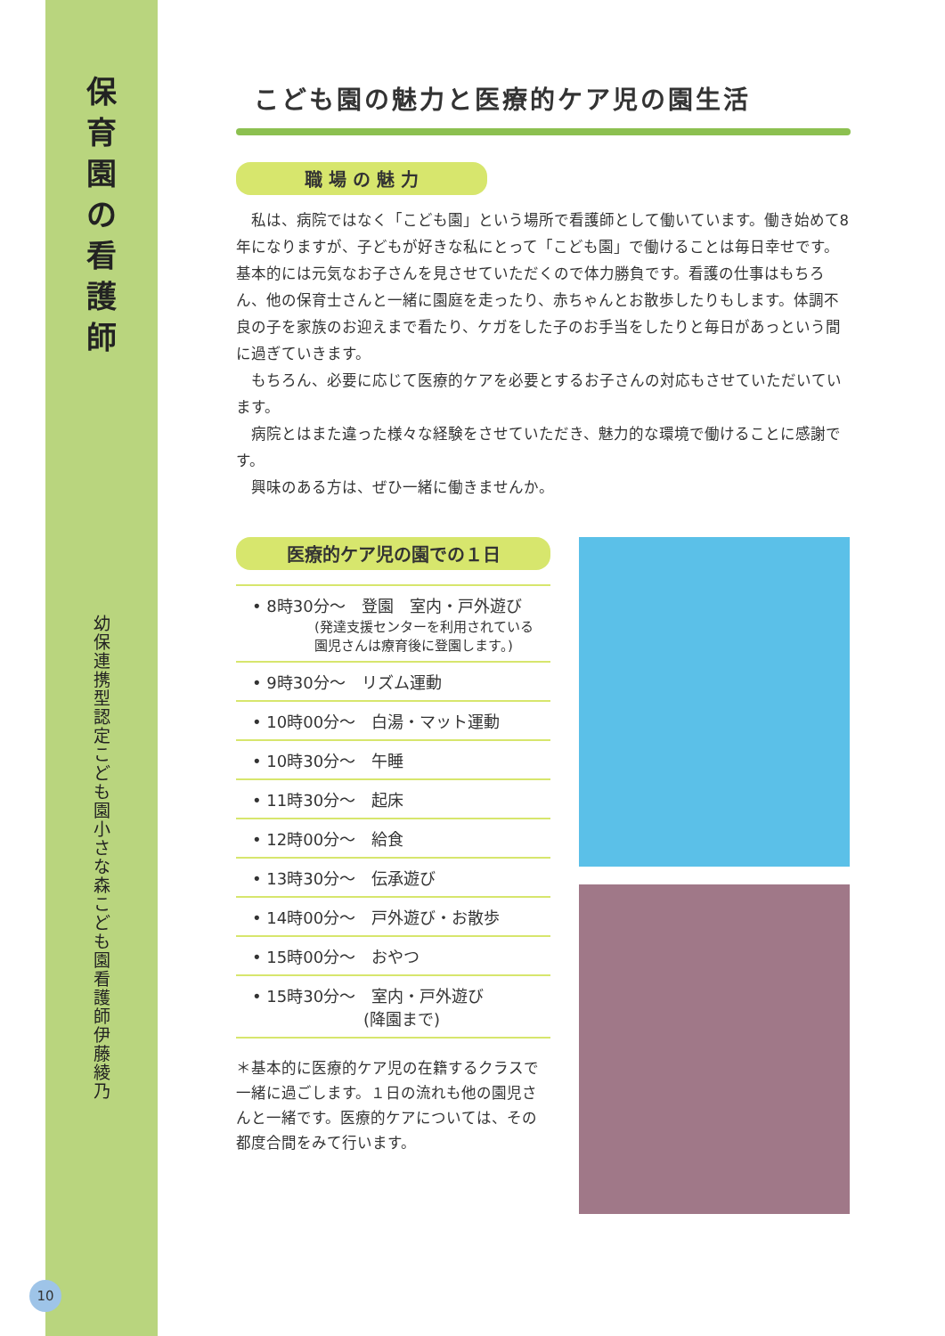保
育
園
の
看
護
師
幼保連携型認定こども園 小さな森こども園 看護師 伊藤綾乃
こども園の魅力と医療的ケア児の園生活
職 場 の 魅 力
私は、病院ではなく「こども園」という場所で看護師として働いています。働き始めて8年になりますが、子どもが好きな私にとって「こども園」で働けることは毎日幸せです。基本的には元気なお子さんを見させていただくので体力勝負です。看護の仕事はもちろん、他の保育士さんと一緒に園庭を走ったり、赤ちゃんとお散歩したりもします。体調不良の子を家族のお迎えまで看たり、ケガをした子のお手当をしたりと毎日があっという間に過ぎていきます。
もちろん、必要に応じて医療的ケアを必要とするお子さんの対応もさせていただいています。
病院とはまた違った様々な経験をさせていただき、魅力的な環境で働けることに感謝です。
興味のある方は、ぜひ一緒に働きませんか。
医療的ケア児の園での１日
• 8時30分～　登園　室内・戸外遊び
(発達支援センターを利用されている
園児さんは療育後に登園します。)
• 9時30分～　リズム運動
• 10時00分～　白湯・マット運動
• 10時30分～　午睡
• 11時30分～　起床
• 12時00分～　給食
• 13時30分～　伝承遊び
• 14時00分～　戸外遊び・お散歩
• 15時00分～　おやつ
• 15時30分～　室内・戸外遊び
(降園まで)
＊基本的に医療的ケア児の在籍するクラスで一緒に過ごします。１日の流れも他の園児さんと一緒です。医療的ケアについては、その都度合間をみて行います。
10